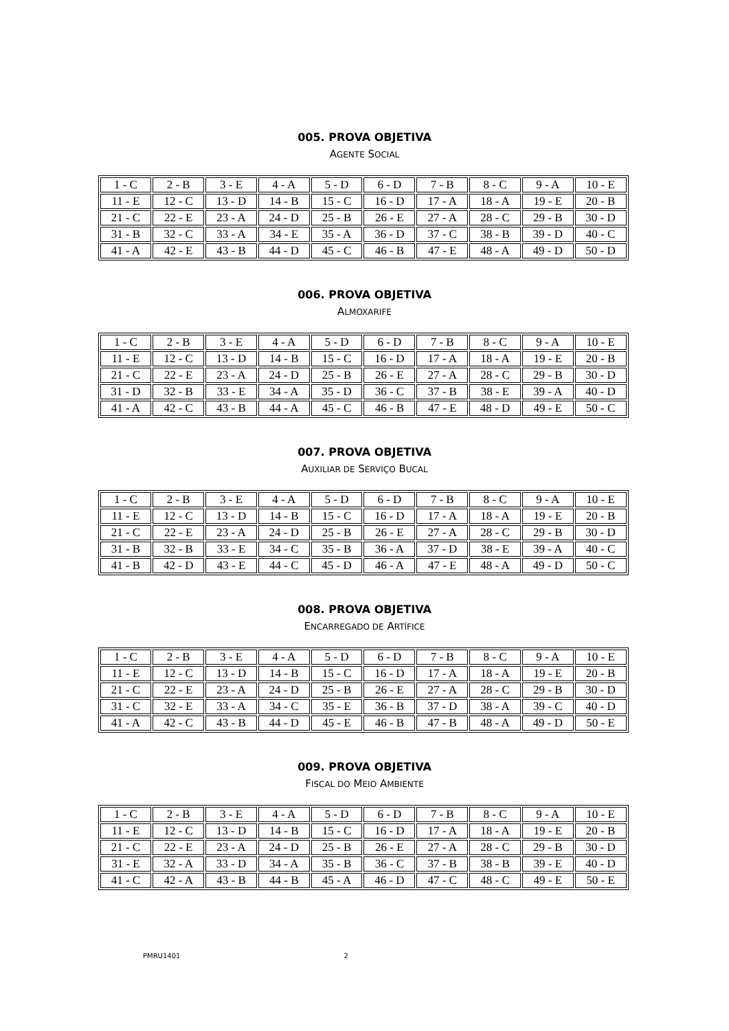005. PROVA OBJETIVA
AGENTE SOCIAL
| 1 - C | 2 - B | 3 - E | 4 - A | 5 - D | 6 - D | 7 - B | 8 - C | 9 - A | 10 - E |
| 11 - E | 12 - C | 13 - D | 14 - B | 15 - C | 16 - D | 17 - A | 18 - A | 19 - E | 20 - B |
| 21 - C | 22 - E | 23 - A | 24 - D | 25 - B | 26 - E | 27 - A | 28 - C | 29 - B | 30 - D |
| 31 - B | 32 - C | 33 - A | 34 - E | 35 - A | 36 - D | 37 - C | 38 - B | 39 - D | 40 - C |
| 41 - A | 42 - E | 43 - B | 44 - D | 45 - C | 46 - B | 47 - E | 48 - A | 49 - D | 50 - D |
006. PROVA OBJETIVA
ALMOXARIFE
| 1 - C | 2 - B | 3 - E | 4 - A | 5 - D | 6 - D | 7 - B | 8 - C | 9 - A | 10 - E |
| 11 - E | 12 - C | 13 - D | 14 - B | 15 - C | 16 - D | 17 - A | 18 - A | 19 - E | 20 - B |
| 21 - C | 22 - E | 23 - A | 24 - D | 25 - B | 26 - E | 27 - A | 28 - C | 29 - B | 30 - D |
| 31 - D | 32 - B | 33 - E | 34 - A | 35 - D | 36 - C | 37 - B | 38 - E | 39 - A | 40 - D |
| 41 - A | 42 - C | 43 - B | 44 - A | 45 - C | 46 - B | 47 - E | 48 - D | 49 - E | 50 - C |
007. PROVA OBJETIVA
AUXILIAR DE SERVIÇO BUCAL
| 1 - C | 2 - B | 3 - E | 4 - A | 5 - D | 6 - D | 7 - B | 8 - C | 9 - A | 10 - E |
| 11 - E | 12 - C | 13 - D | 14 - B | 15 - C | 16 - D | 17 - A | 18 - A | 19 - E | 20 - B |
| 21 - C | 22 - E | 23 - A | 24 - D | 25 - B | 26 - E | 27 - A | 28 - C | 29 - B | 30 - D |
| 31 - B | 32 - B | 33 - E | 34 - C | 35 - B | 36 - A | 37 - D | 38 - E | 39 - A | 40 - C |
| 41 - B | 42 - D | 43 - E | 44 - C | 45 - D | 46 - A | 47 - E | 48 - A | 49 - D | 50 - C |
008. PROVA OBJETIVA
ENCARREGADO DE ARTÍFICE
| 1 - C | 2 - B | 3 - E | 4 - A | 5 - D | 6 - D | 7 - B | 8 - C | 9 - A | 10 - E |
| 11 - E | 12 - C | 13 - D | 14 - B | 15 - C | 16 - D | 17 - A | 18 - A | 19 - E | 20 - B |
| 21 - C | 22 - E | 23 - A | 24 - D | 25 - B | 26 - E | 27 - A | 28 - C | 29 - B | 30 - D |
| 31 - C | 32 - E | 33 - A | 34 - C | 35 - E | 36 - B | 37 - D | 38 - A | 39 - C | 40 - D |
| 41 - A | 42 - C | 43 - B | 44 - D | 45 - E | 46 - B | 47 - B | 48 - A | 49 - D | 50 - E |
009. PROVA OBJETIVA
FISCAL DO MEIO AMBIENTE
| 1 - C | 2 - B | 3 - E | 4 - A | 5 - D | 6 - D | 7 - B | 8 - C | 9 - A | 10 - E |
| 11 - E | 12 - C | 13 - D | 14 - B | 15 - C | 16 - D | 17 - A | 18 - A | 19 - E | 20 - B |
| 21 - C | 22 - E | 23 - A | 24 - D | 25 - B | 26 - E | 27 - A | 28 - C | 29 - B | 30 - D |
| 31 - E | 32 - A | 33 - D | 34 - A | 35 - B | 36 - C | 37 - B | 38 - B | 39 - E | 40 - D |
| 41 - C | 42 - A | 43 - B | 44 - B | 45 - A | 46 - D | 47 - C | 48 - C | 49 - E | 50 - E |
PMRU1401 2